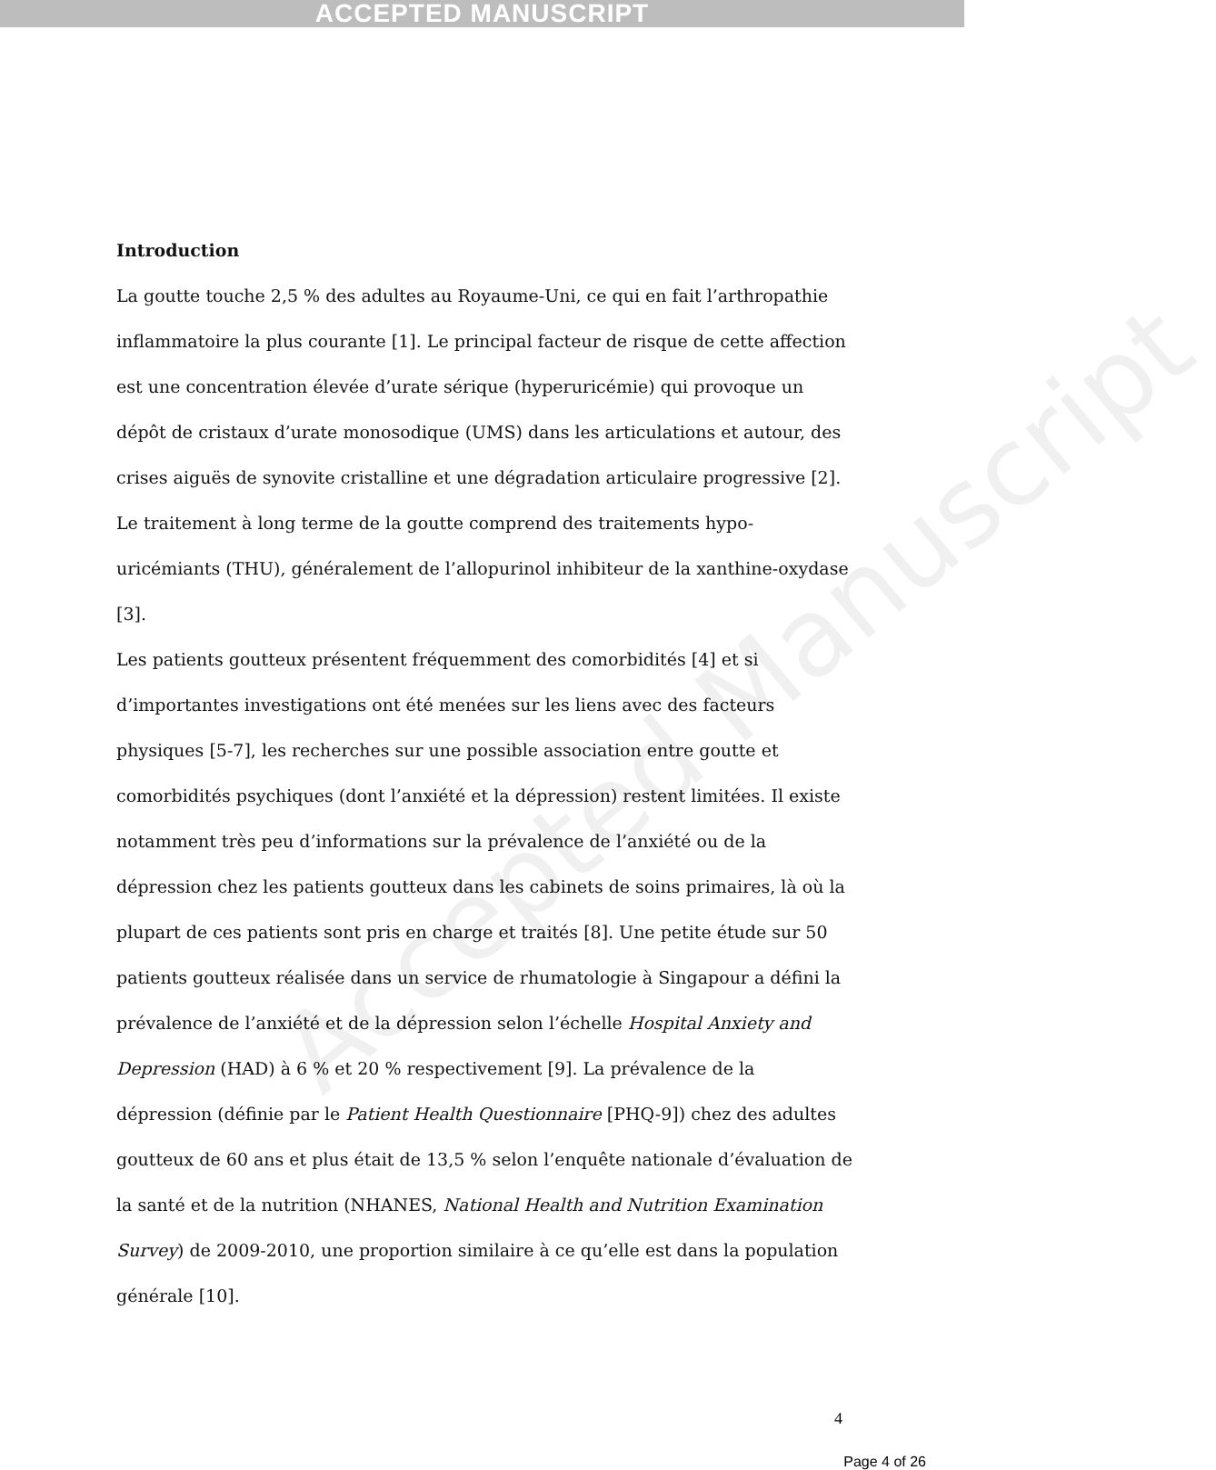ACCEPTED MANUSCRIPT
Accepted Manuscript
Introduction
La goutte touche 2,5 % des adultes au Royaume-Uni, ce qui en fait l’arthropathie inflammatoire la plus courante [1]. Le principal facteur de risque de cette affection est une concentration élevée d’urate sérique (hyperuricémie) qui provoque un dépôt de cristaux d’urate monosodique (UMS) dans les articulations et autour, des crises aiguës de synovite cristalline et une dégradation articulaire progressive [2]. Le traitement à long terme de la goutte comprend des traitements hypo-uricémiants (THU), généralement de l’allopurinol inhibiteur de la xanthine-oxydase [3].
Les patients goutteux présentent fréquemment des comorbidités [4] et si d’importantes investigations ont été menées sur les liens avec des facteurs physiques [5-7], les recherches sur une possible association entre goutte et comorbidités psychiques (dont l’anxiété et la dépression) restent limitées. Il existe notamment très peu d’informations sur la prévalence de l’anxiété ou de la dépression chez les patients goutteux dans les cabinets de soins primaires, là où la plupart de ces patients sont pris en charge et traités [8]. Une petite étude sur 50 patients goutteux réalisée dans un service de rhumatologie à Singapour a défini la prévalence de l’anxiété et de la dépression selon l’échelle Hospital Anxiety and Depression (HAD) à 6 % et 20 % respectivement [9]. La prévalence de la dépression (définie par le Patient Health Questionnaire [PHQ-9]) chez des adultes goutteux de 60 ans et plus était de 13,5 % selon l’enquête nationale d’évaluation de la santé et de la nutrition (NHANES, National Health and Nutrition Examination Survey) de 2009-2010, une proportion similaire à ce qu’elle est dans la population générale [10].
4
Page 4 of 26